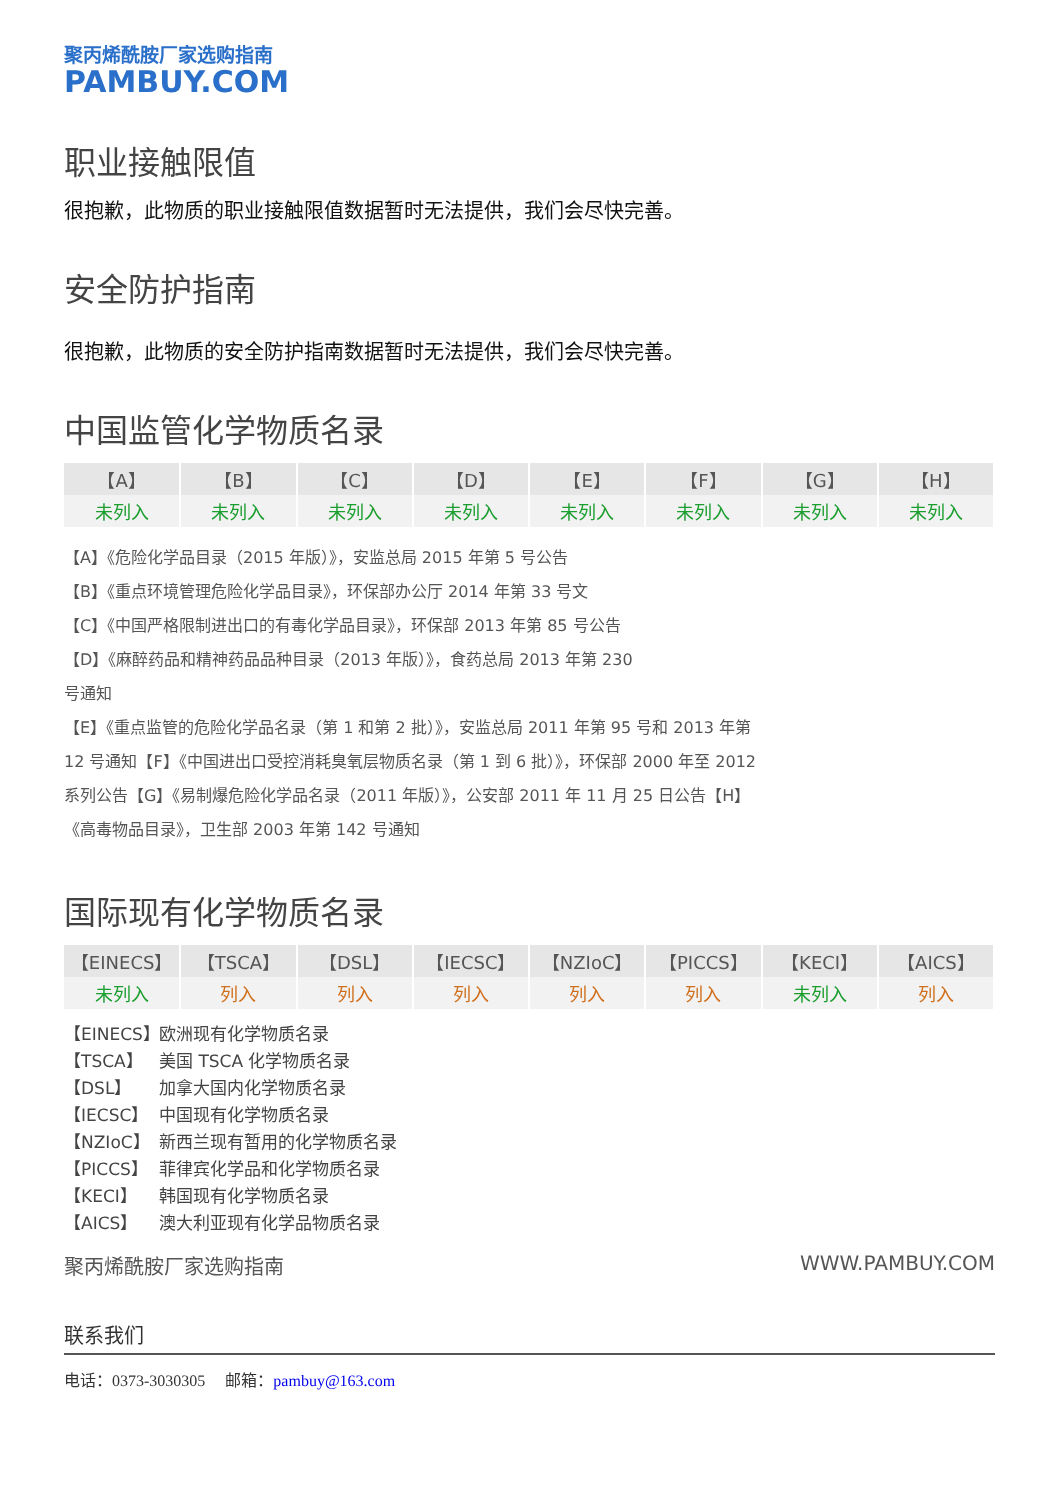聚丙烯酰胺厂家选购指南
PAMBUY.COM
职业接触限值
很抱歉，此物质的职业接触限值数据暂时无法提供，我们会尽快完善。
安全防护指南
很抱歉，此物质的安全防护指南数据暂时无法提供，我们会尽快完善。
中国监管化学物质名录
| 【A】 | 【B】 | 【C】 | 【D】 | 【E】 | 【F】 | 【G】 | 【H】 |
| --- | --- | --- | --- | --- | --- | --- | --- |
| 未列入 | 未列入 | 未列入 | 未列入 | 未列入 | 未列入 | 未列入 | 未列入 |
【A】《危险化学品目录（2015 年版）》，安监总局 2015 年第 5 号公告
【B】《重点环境管理危险化学品目录》，环保部办公厅 2014 年第 33 号文
【C】《中国严格限制进出口的有毒化学品目录》，环保部 2013 年第 85 号公告
【D】《麻醉药品和精神药品品种目录（2013 年版）》，食药总局 2013 年第 230
号通知
【E】《重点监管的危险化学品名录（第 1 和第 2 批）》，安监总局 2011 年第 95 号和 2013 年第
12 号通知【F】《中国进出口受控消耗臭氧层物质名录（第 1 到 6 批）》，环保部 2000 年至 2012
系列公告【G】《易制爆危险化学品名录（2011 年版）》，公安部 2011 年 11 月 25 日公告【H】
《高毒物品目录》，卫生部 2003 年第 142 号通知
国际现有化学物质名录
| 【EINECS】 | 【TSCA】 | 【DSL】 | 【IECSC】 | 【NZIoC】 | 【PICCS】 | 【KECI】 | 【AICS】 |
| --- | --- | --- | --- | --- | --- | --- | --- |
| 未列入 | 列入 | 列入 | 列入 | 列入 | 列入 | 未列入 | 列入 |
【EINECS】 欧洲现有化学物质名录
【TSCA】 美国 TSCA 化学物质名录
【DSL】 加拿大国内化学物质名录
【IECSC】 中国现有化学物质名录
【NZIoC】 新西兰现有暂用的化学物质名录
【PICCS】 菲律宾化学品和化学物质名录
【KECI】 韩国现有化学物质名录
【AICS】 澳大利亚现有化学品物质名录
聚丙烯酰胺厂家选购指南 WWW.PAMBUY.COM
联系我们
电话：0373-3030305 邮箱：pambuy@163.com